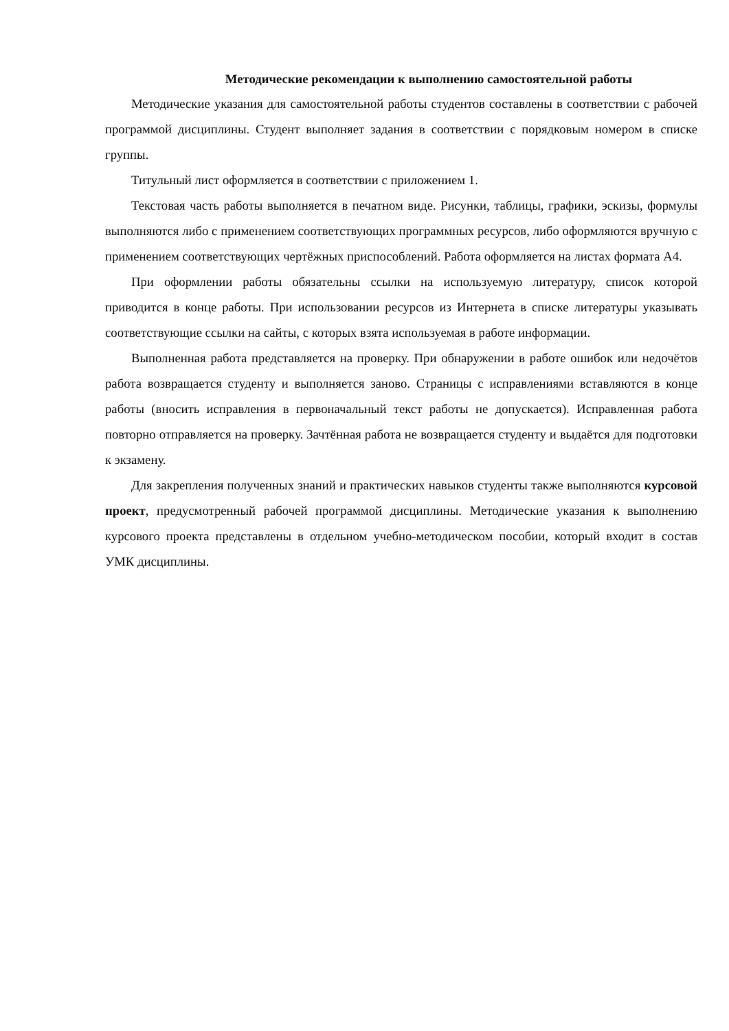Методические рекомендации к выполнению самостоятельной работы
Методические указания для самостоятельной работы студентов составлены в соответствии с рабочей программой дисциплины. Студент выполняет задания в соответствии с порядковым номером в списке группы.
Титульный лист оформляется в соответствии с приложением 1.
Текстовая часть работы выполняется в печатном виде. Рисунки, таблицы, графики, эскизы, формулы выполняются либо с применением соответствующих программных ресурсов, либо оформляются вручную с применением соответствующих чертёжных приспособлений. Работа оформляется на листах формата А4.
При оформлении работы обязательны ссылки на используемую литературу, список которой приводится в конце работы. При использовании ресурсов из Интернета в списке литературы указывать соответствующие ссылки на сайты, с которых взята используемая в работе информации.
Выполненная работа представляется на проверку. При обнаружении в работе ошибок или недочётов работа возвращается студенту и выполняется заново. Страницы с исправлениями вставляются в конце работы (вносить исправления в первоначальный текст работы не допускается). Исправленная работа повторно отправляется на проверку. Зачтённая работа не возвращается студенту и выдаётся для подготовки к экзамену.
Для закрепления полученных знаний и практических навыков студенты также выполняются курсовой проект, предусмотренный рабочей программой дисциплины. Методические указания к выполнению курсового проекта представлены в отдельном учебно-методическом пособии, который входит в состав УМК дисциплины.